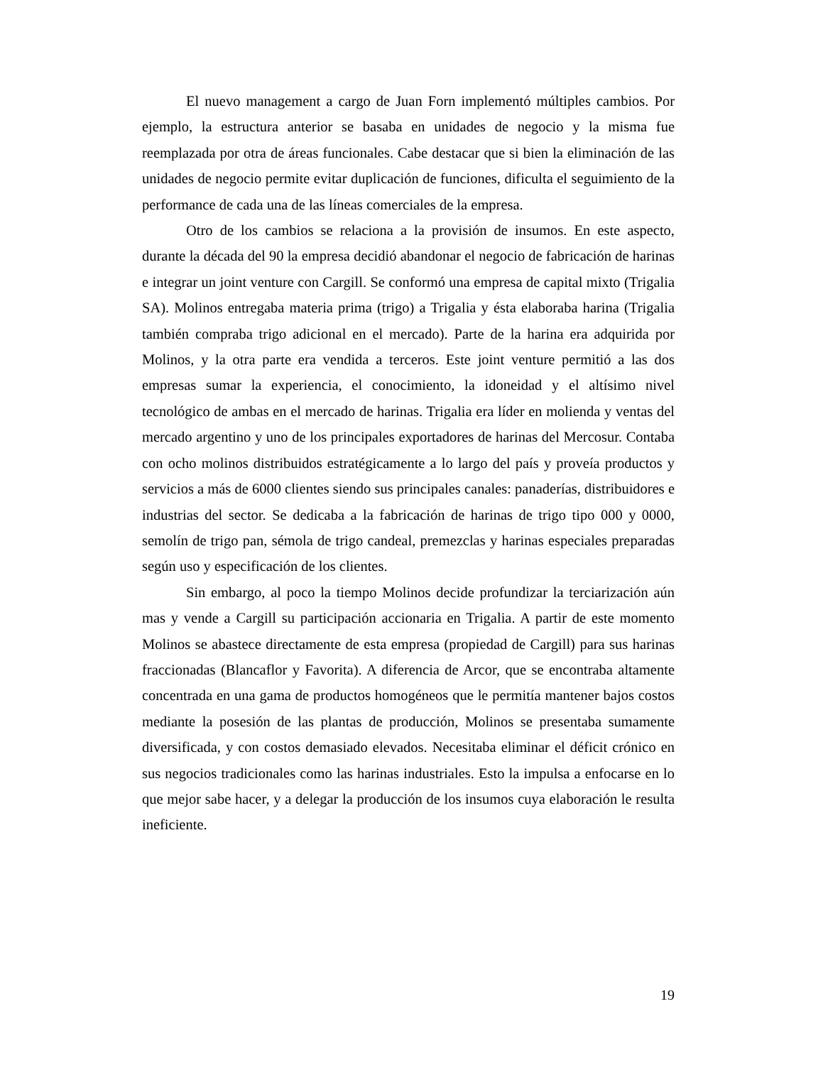El nuevo management a cargo de Juan Forn implementó múltiples cambios. Por ejemplo, la estructura anterior se basaba en unidades de negocio y la misma fue reemplazada por otra de áreas funcionales. Cabe destacar que si bien la eliminación de las unidades de negocio permite evitar duplicación de funciones, dificulta el seguimiento de la performance de cada una de las líneas comerciales de la empresa.
Otro de los cambios se relaciona a la provisión de insumos. En este aspecto, durante la década del 90 la empresa decidió abandonar el negocio de fabricación de harinas e integrar un joint venture con Cargill. Se conformó una empresa de capital mixto (Trigalia SA). Molinos entregaba materia prima (trigo) a Trigalia y ésta elaboraba harina (Trigalia también compraba trigo adicional en el mercado). Parte de la harina era adquirida por Molinos, y la otra parte era vendida a terceros. Este joint venture permitió a las dos empresas sumar la experiencia, el conocimiento, la idoneidad y el altísimo nivel tecnológico de ambas en el mercado de harinas. Trigalia era líder en molienda y ventas del mercado argentino y uno de los principales exportadores de harinas del Mercosur. Contaba con ocho molinos distribuidos estratégicamente a lo largo del país y proveía productos y servicios a más de 6000 clientes siendo sus principales canales: panaderías, distribuidores e industrias del sector. Se dedicaba a la fabricación de harinas de trigo tipo 000 y 0000, semolín de trigo pan, sémola de trigo candeal, premezclas y harinas especiales preparadas según uso y especificación de los clientes.
Sin embargo, al poco la tiempo Molinos decide profundizar la terciarización aún mas y vende a Cargill su participación accionaria en Trigalia. A partir de este momento Molinos se abastece directamente de esta empresa (propiedad de Cargill) para sus harinas fraccionadas (Blancaflor y Favorita). A diferencia de Arcor, que se encontraba altamente concentrada en una gama de productos homogéneos que le permitía mantener bajos costos mediante la posesión de las plantas de producción, Molinos se presentaba sumamente diversificada, y con costos demasiado elevados. Necesitaba eliminar el déficit crónico en sus negocios tradicionales como las harinas industriales. Esto la impulsa a enfocarse en lo que mejor sabe hacer, y a delegar la producción de los insumos cuya elaboración le resulta ineficiente.
19